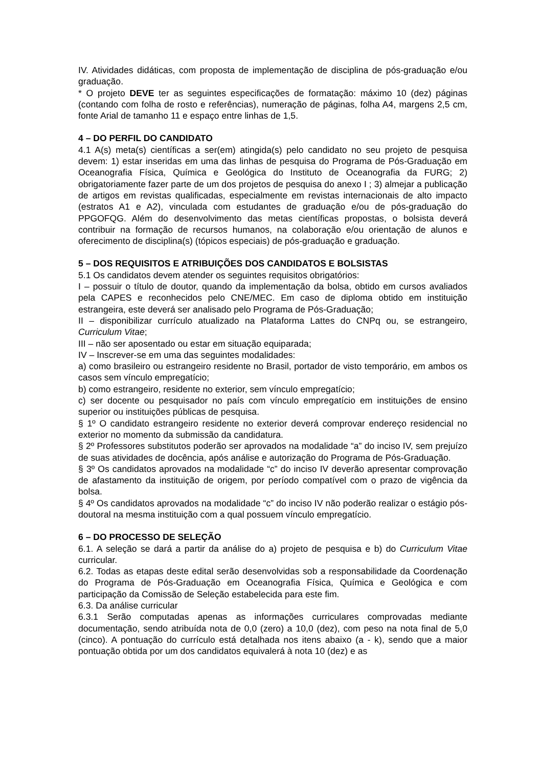IV. Atividades didáticas, com proposta de implementação de disciplina de pós-graduação e/ou graduação.
* O projeto DEVE ter as seguintes especificações de formatação: máximo 10 (dez) páginas (contando com folha de rosto e referências), numeração de páginas, folha A4, margens 2,5 cm, fonte Arial de tamanho 11 e espaço entre linhas de 1,5.
4 – DO PERFIL DO CANDIDATO
4.1 A(s) meta(s) científicas a ser(em) atingida(s) pelo candidato no seu projeto de pesquisa devem: 1) estar inseridas em uma das linhas de pesquisa do Programa de Pós-Graduação em Oceanografia Física, Química e Geológica do Instituto de Oceanografia da FURG; 2) obrigatoriamente fazer parte de um dos projetos de pesquisa do anexo I ; 3) almejar a publicação de artigos em revistas qualificadas, especialmente em revistas internacionais de alto impacto (estratos A1 e A2), vinculada com estudantes de graduação e/ou de pós-graduação do PPGOFQG. Além do desenvolvimento das metas científicas propostas, o bolsista deverá contribuir na formação de recursos humanos, na colaboração e/ou orientação de alunos e oferecimento de disciplina(s) (tópicos especiais) de pós-graduação e graduação.
5 – DOS REQUISITOS E ATRIBUIÇÕES DOS CANDIDATOS E BOLSISTAS
5.1 Os candidatos devem atender os seguintes requisitos obrigatórios:
I – possuir o título de doutor, quando da implementação da bolsa, obtido em cursos avaliados pela CAPES e reconhecidos pelo CNE/MEC. Em caso de diploma obtido em instituição estrangeira, este deverá ser analisado pelo Programa de Pós-Graduação;
II – disponibilizar currículo atualizado na Plataforma Lattes do CNPq ou, se estrangeiro, Curriculum Vitae;
III – não ser aposentado ou estar em situação equiparada;
IV – Inscrever-se em uma das seguintes modalidades:
a) como brasileiro ou estrangeiro residente no Brasil, portador de visto temporário, em ambos os casos sem vínculo empregatício;
b) como estrangeiro, residente no exterior, sem vínculo empregatício;
c) ser docente ou pesquisador no país com vínculo empregatício em instituições de ensino superior ou instituições públicas de pesquisa.
§ 1º O candidato estrangeiro residente no exterior deverá comprovar endereço residencial no exterior no momento da submissão da candidatura.
§ 2º Professores substitutos poderão ser aprovados na modalidade “a” do inciso IV, sem prejuízo de suas atividades de docência, após análise e autorização do Programa de Pós-Graduação.
§ 3º Os candidatos aprovados na modalidade “c” do inciso IV deverão apresentar comprovação de afastamento da instituição de origem, por período compatível com o prazo de vigência da bolsa.
§ 4º Os candidatos aprovados na modalidade “c” do inciso IV não poderão realizar o estágio pós-doutoral na mesma instituição com a qual possuem vínculo empregatício.
6 – DO PROCESSO DE SELEÇÃO
6.1. A seleção se dará a partir da análise do a) projeto de pesquisa e b) do Curriculum Vitae curricular.
6.2. Todas as etapas deste edital serão desenvolvidas sob a responsabilidade da Coordenação do Programa de Pós-Graduação em Oceanografia Física, Química e Geológica e com participação da Comissão de Seleção estabelecida para este fim.
6.3. Da análise curricular
6.3.1 Serão computadas apenas as informações curriculares comprovadas mediante documentação, sendo atribuída nota de 0,0 (zero) a 10,0 (dez), com peso na nota final de 5,0 (cinco). A pontuação do currículo está detalhada nos itens abaixo (a - k), sendo que a maior pontuação obtida por um dos candidatos equivalerá à nota 10 (dez) e as